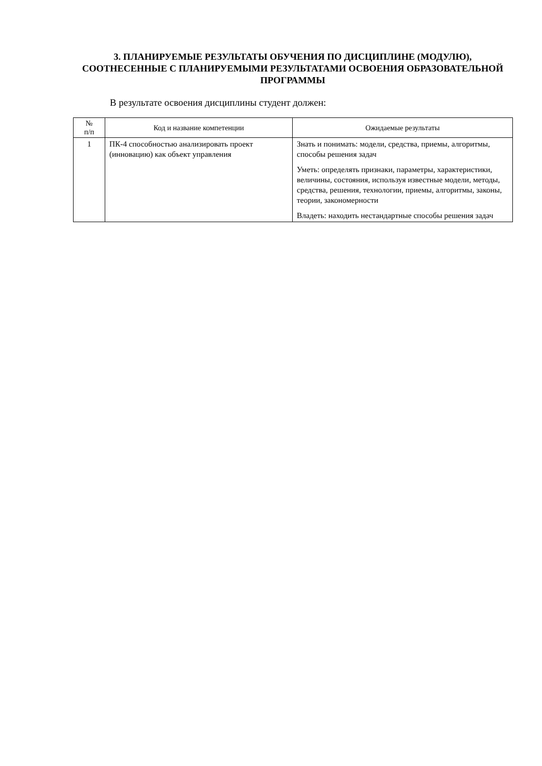3. ПЛАНИРУЕМЫЕ РЕЗУЛЬТАТЫ ОБУЧЕНИЯ ПО ДИСЦИПЛИНЕ (МОДУЛЮ), СООТНЕСЕННЫЕ С ПЛАНИРУЕМЫМИ РЕЗУЛЬТАТАМИ ОСВОЕНИЯ ОБРАЗОВАТЕЛЬНОЙ ПРОГРАММЫ
В результате освоения дисциплины студент должен:
| № п/п | Код и название компетенции | Ожидаемые результаты |
| --- | --- | --- |
| 1 | ПК-4 способностью анализировать проект (инновацию) как объект управления | Знать и понимать: модели, средства, приемы, алгоритмы, способы решения задач Уметь: определять признаки, параметры, характеристики, величины, состояния, используя известные модели, методы, средства, решения, технологии, приемы, алгоритмы, законы, теории, закономерности Владеть: находить нестандартные способы решения задач |